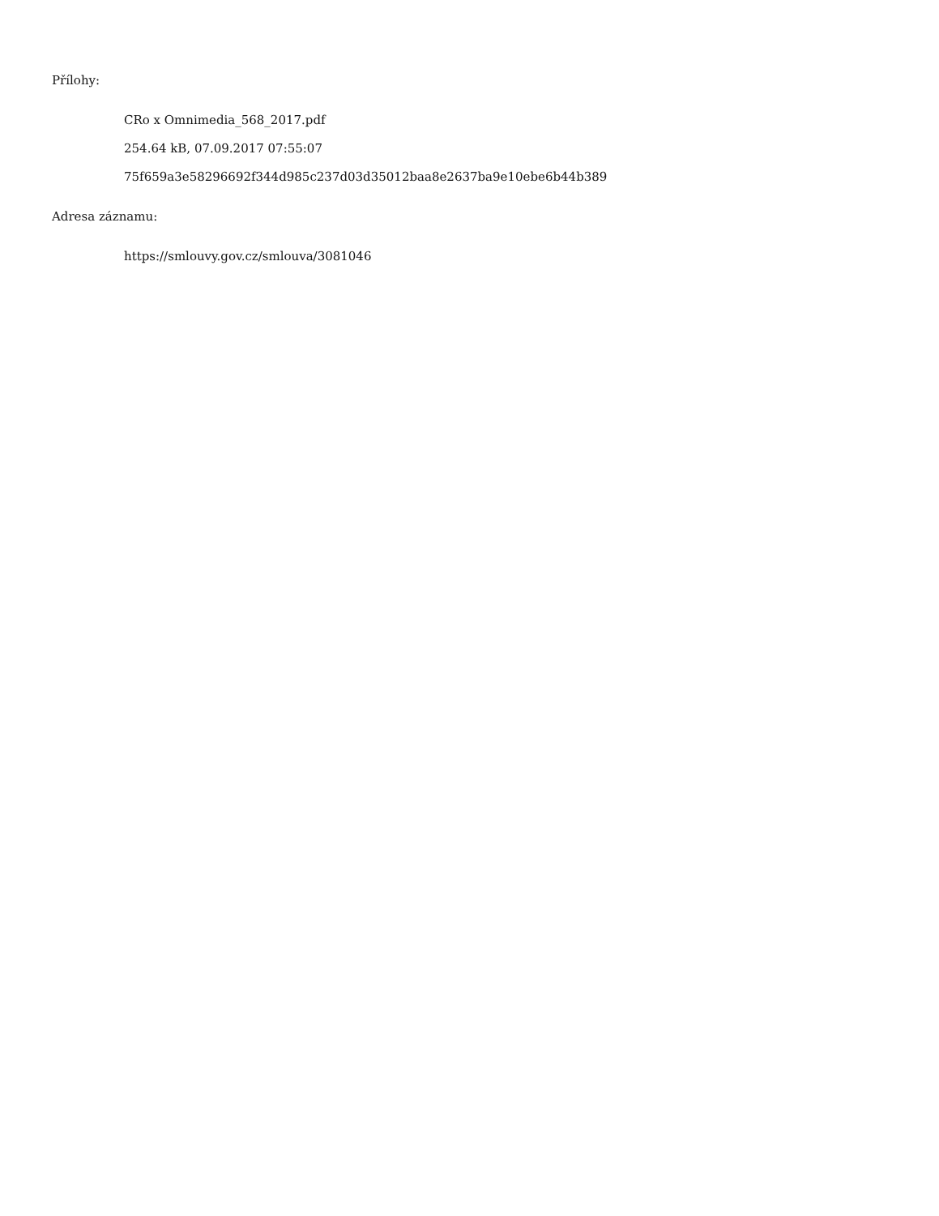Přílohy:
CRo x Omnimedia_568_2017.pdf
254.64 kB, 07.09.2017 07:55:07
75f659a3e58296692f344d985c237d03d35012baa8e2637ba9e10ebe6b44b389
Adresa záznamu:
https://smlouvy.gov.cz/smlouva/3081046